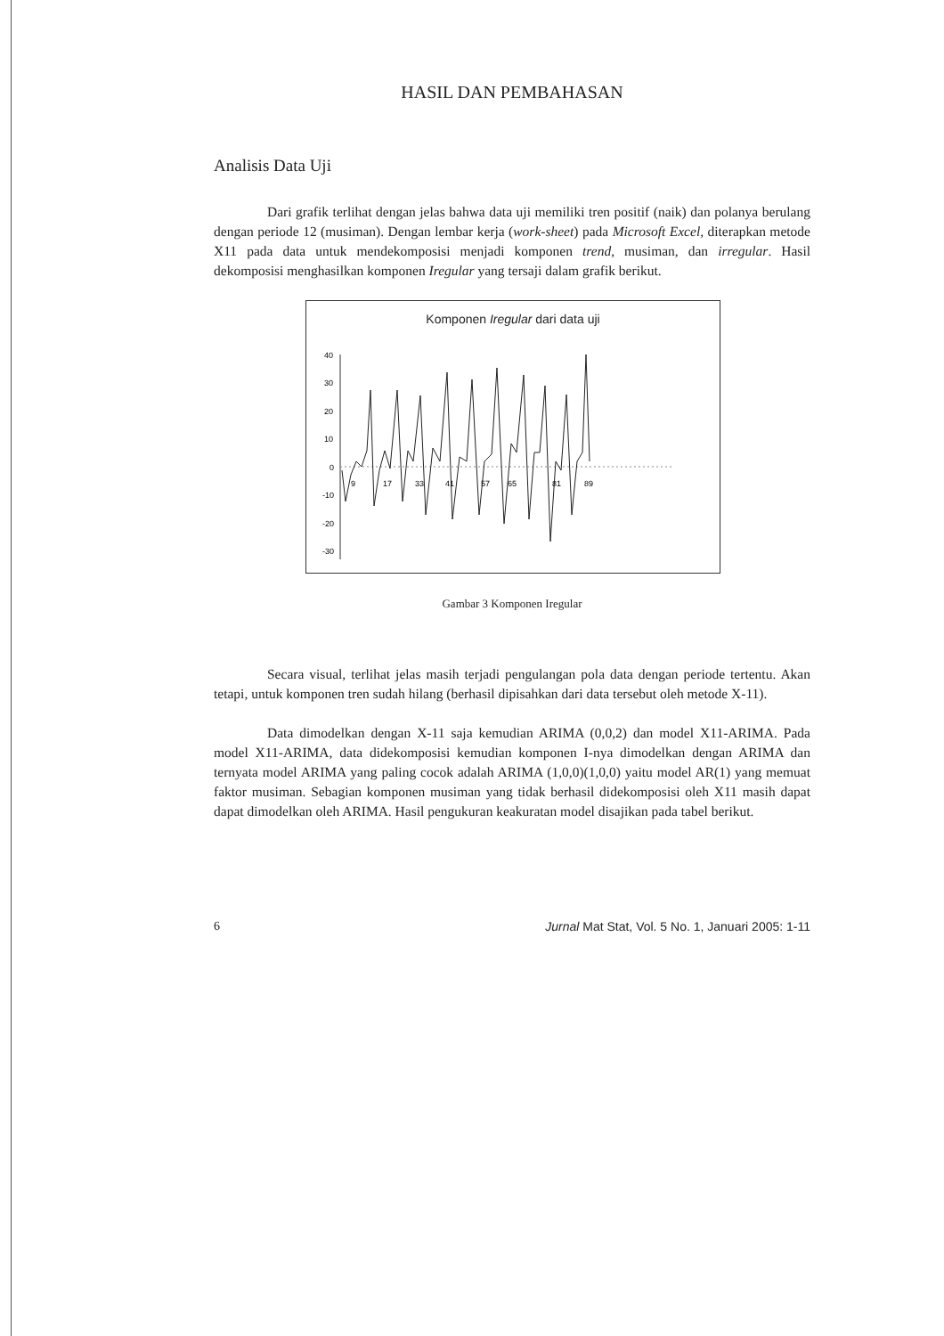HASIL DAN PEMBAHASAN
Analisis Data Uji
Dari grafik terlihat dengan jelas bahwa data uji memiliki tren positif (naik) dan polanya berulang dengan periode 12 (musiman). Dengan lembar kerja (work-sheet) pada Microsoft Excel, diterapkan metode X11 pada data untuk mendekomposisi menjadi komponen trend, musiman, dan irregular. Hasil dekomposisi menghasilkan komponen Iregular yang tersaji dalam grafik berikut.
Komponen Iregular dari data uji
40
30
20
10
0
-10
-20
-30
9
17
33
41
57
65
81
89
Gambar 3 Komponen Iregular
Secara visual, terlihat jelas masih terjadi pengulangan pola data dengan periode tertentu. Akan tetapi, untuk komponen tren sudah hilang (berhasil dipisahkan dari data tersebut oleh metode X-11).
Data dimodelkan dengan X-11 saja kemudian ARIMA (0,0,2) dan model X11-ARIMA. Pada model X11-ARIMA, data didekomposisi kemudian komponen I-nya dimodelkan dengan ARIMA dan ternyata model ARIMA yang paling cocok adalah ARIMA (1,0,0)(1,0,0) yaitu model AR(1) yang memuat faktor musiman. Sebagian komponen musiman yang tidak berhasil didekomposisi oleh X11 masih dapat dapat dimodelkan oleh ARIMA. Hasil pengukuran keakuratan model disajikan pada tabel berikut.
6 Jurnal Mat Stat, Vol. 5 No. 1, Januari 2005: 1-11